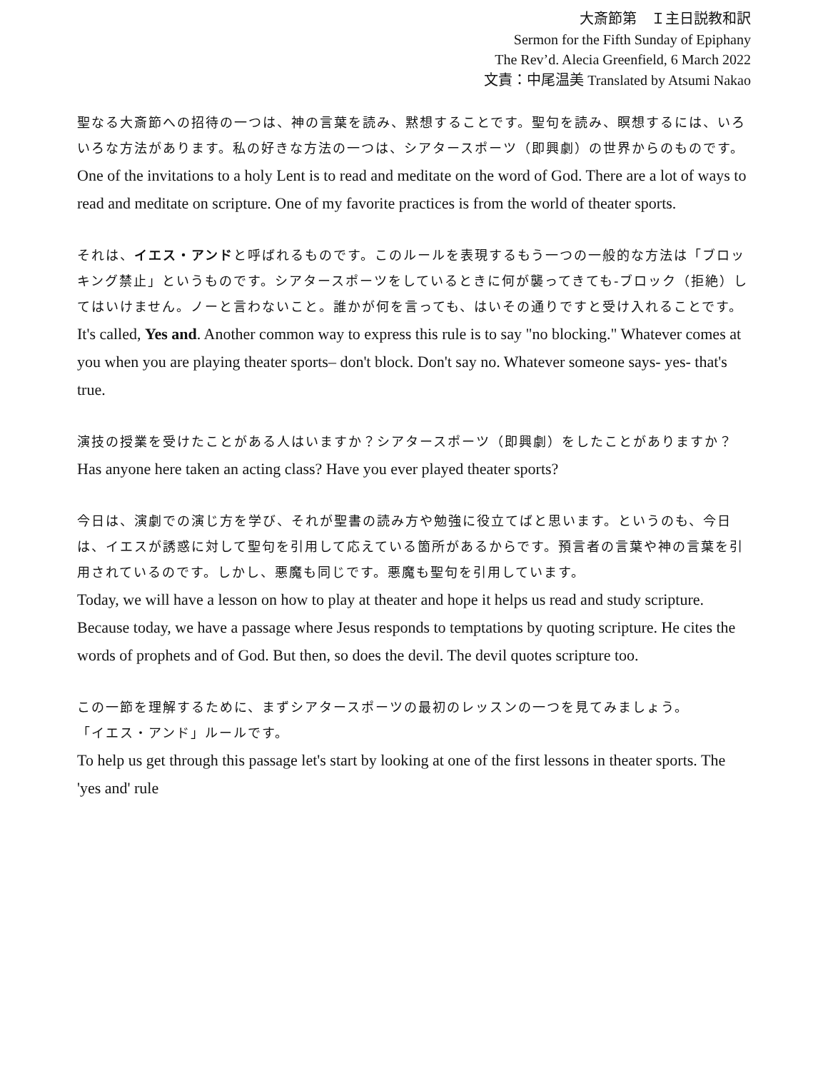大斎節第　Ｉ主日説教和訳
Sermon for the Fifth Sunday of Epiphany
The Rev’d. Alecia Greenfield, 6 March 2022
文責：中尾温美 Translated by Atsumi Nakao
聖なる大斎節への招待の一つは、神の言葉を読み、黙想することです。聖句を読み、瞑想するには、いろいろな方法があります。私の好きな方法の一つは、シアタースポーツ（即興劇）の世界からのものです。
One of the invitations to a holy Lent is to read and meditate on the word of God. There are a lot of ways to read and meditate on scripture. One of my favorite practices is from the world of theater sports.
それは、イエス・アンドと呼ばれるものです。このルールを表現するもう一つの一般的な方法は「ブロッキング禁止」というものです。シアタースポーツをしているときに何が襲ってきても-ブロック（拒絶）してはいけません。ノーと言わないこと。誰かが何を言っても、はいその通りですと受け入れることです。
It's called, Yes and. Another common way to express this rule is to say "no blocking." Whatever comes at you when you are playing theater sports– don't block. Don't say no. Whatever someone says- yes- that's true.
演技の授業を受けたことがある人はいますか？シアタースポーツ（即興劇）をしたことがありますか？
Has anyone here taken an acting class? Have you ever played theater sports?
今日は、演劇での演じ方を学び、それが聖書の読み方や勉強に役立てばと思います。というのも、今日は、イエスが誘惑に対して聖句を引用して応えている箇所があるからです。預言者の言葉や神の言葉を引用されているのです。しかし、悪魔も同じです。悪魔も聖句を引用しています。
Today, we will have a lesson on how to play at theater and hope it helps us read and study scripture. Because today, we have a passage where Jesus responds to temptations by quoting scripture. He cites the words of prophets and of God. But then, so does the devil. The devil quotes scripture too.
この一節を理解するために、まずシアタースポーツの最初のレッスンの一つを見てみましょう。
「イエス・アンド」ルールです。
To help us get through this passage let's start by looking at one of the first lessons in theater sports. The 'yes and' rule